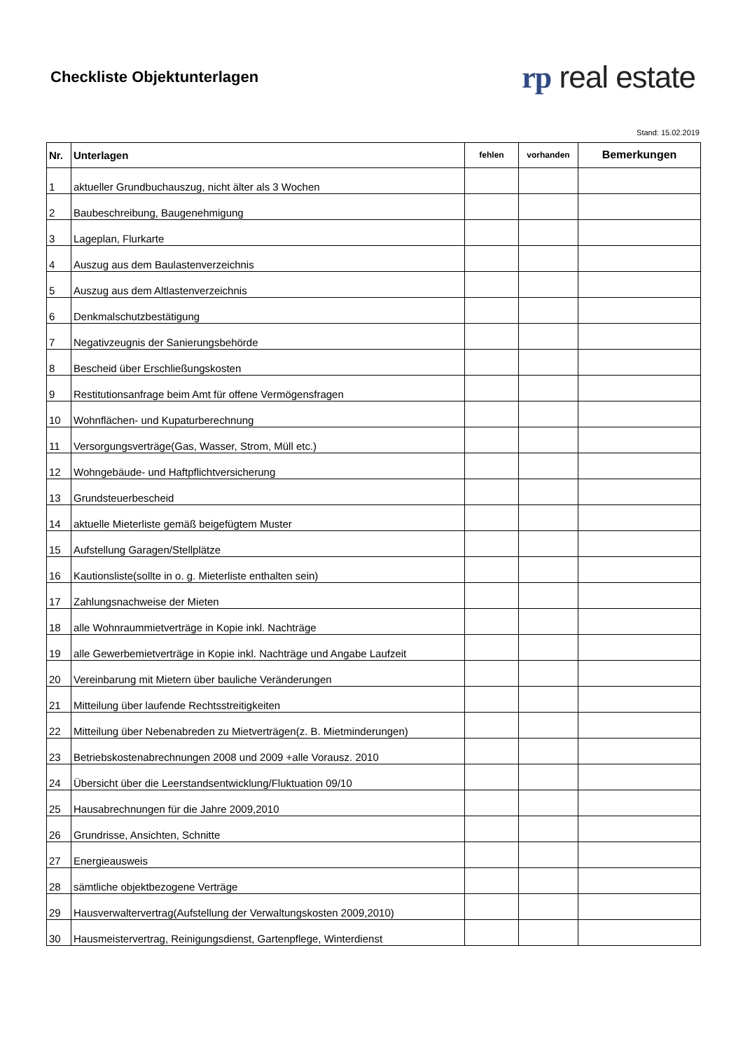Checkliste Objektunterlagen
rp real estate
Stand: 15.02.2019
| Nr. | Unterlagen | fehlen | vorhanden | Bemerkungen |
| --- | --- | --- | --- | --- |
| 1 | aktueller Grundbuchauszug, nicht älter als 3 Wochen | | | |
| 2 | Baubeschreibung, Baugenehmigung | | | |
| 3 | Lageplan, Flurkarte | | | |
| 4 | Auszug aus dem Baulastenverzeichnis | | | |
| 5 | Auszug aus dem Altlastenverzeichnis | | | |
| 6 | Denkmalschutzbestätigung | | | |
| 7 | Negativzeugnis der Sanierungsbehörde | | | |
| 8 | Bescheid über Erschließungskosten | | | |
| 9 | Restitutionsanfrage beim Amt für offene Vermögensfragen | | | |
| 10 | Wohnflächen- und Kupaturberechnung | | | |
| 11 | Versorgungsverträge(Gas, Wasser, Strom, Müll etc.) | | | |
| 12 | Wohngebäude- und Haftpflichtversicherung | | | |
| 13 | Grundsteuerbescheid | | | |
| 14 | aktuelle Mieterliste gemäß beigefügtem Muster | | | |
| 15 | Aufstellung Garagen/Stellplätze | | | |
| 16 | Kautionsliste(sollte in o. g. Mieterliste enthalten sein) | | | |
| 17 | Zahlungsnachweise der Mieten | | | |
| 18 | alle Wohnraummietverträge in Kopie inkl. Nachträge | | | |
| 19 | alle Gewerbemietverträge in Kopie inkl. Nachträge und Angabe Laufzeit | | | |
| 20 | Vereinbarung mit Mietern über bauliche Veränderungen | | | |
| 21 | Mitteilung über laufende Rechtsstreitigkeiten | | | |
| 22 | Mitteilung über Nebenabreden zu Mietverträgen(z. B. Mietminderungen) | | | |
| 23 | Betriebskostenabrechnungen 2008 und 2009 +alle Vorausz. 2010 | | | |
| 24 | Übersicht über die Leerstandsentwicklung/Fluktuation 09/10 | | | |
| 25 | Hausabrechnungen für die Jahre 2009,2010 | | | |
| 26 | Grundrisse, Ansichten, Schnitte | | | |
| 27 | Energieausweis | | | |
| 28 | sämtliche objektbezogene Verträge | | | |
| 29 | Hausverwaltervertrag(Aufstellung der Verwaltungskosten 2009,2010) | | | |
| 30 | Hausmeistervertrag, Reinigungsdienst, Gartenpflege, Winterdienst | | | |